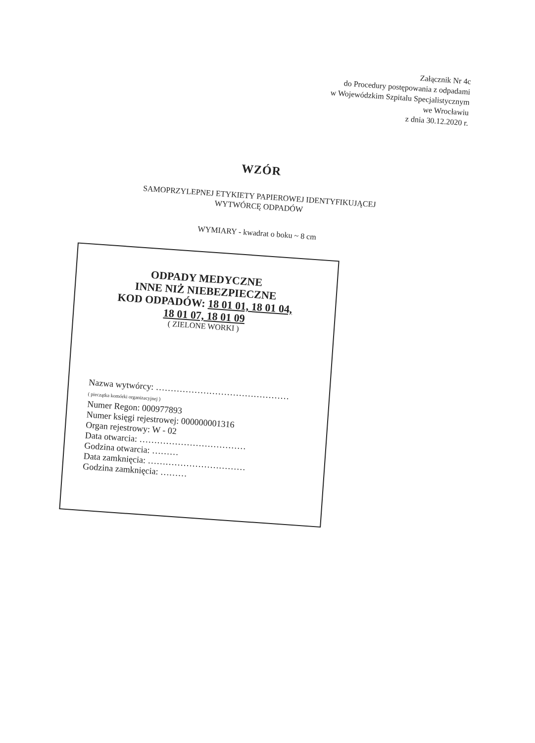Załącznik Nr 4c
do Procedury postępowania z odpadami
w Wojewódzkim Szpitalu Specjalistycznym
we Wrocławiu
z dnia 30.12.2020 r.
WZÓR
SAMOPRZYLEPNEJ ETYKIETY PAPIEROWEJ IDENTYFIKUJĄCEJ
WYTWÓRCĘ ODPADÓW
WYMIARY - kwadrat o boku ~ 8 cm
ODPADY MEDYCZNE
INNE NIŻ NIEBEZPIECZNE
KOD ODPADÓW: 18 01 01, 18 01 04,
18 01 07, 18 01 09
( ZIELONE WORKI )
Nazwa wytwórcy: ………………………………………
( pieczątka komórki organizacyjnej )
Numer Regon: 000977893
Numer księgi rejestrowej: 000000001316
Organ rejestrowy: W - 02
Data otwarcia: ………………………………
Godzina otwarcia: ………
Data zamknięcia: ……………………………
Godzina zamknięcia: ………